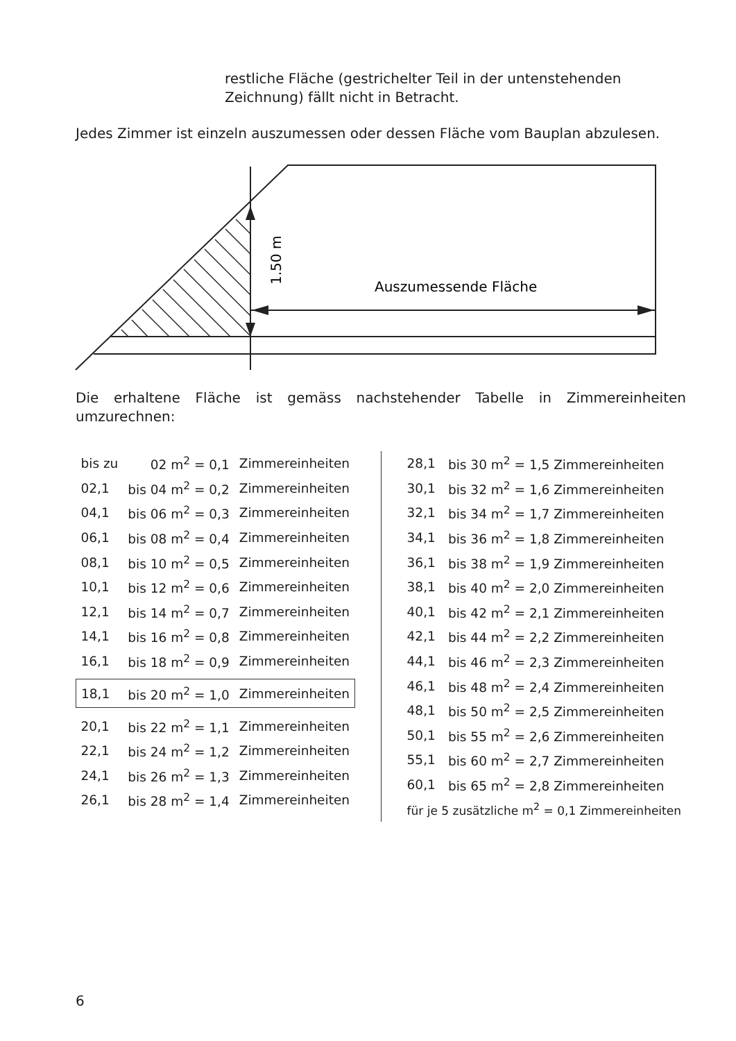restliche Fläche (gestrichelter Teil in der untenstehenden Zeichnung) fällt nicht in Betracht.
Jedes Zimmer ist einzeln auszumessen oder dessen Fläche vom Bauplan abzulesen.
1.50 m
Auszumessende Fläche
Die erhaltene Fläche ist gemäss nachstehender Tabelle in Zimmereinheiten umzurechnen:
| bis zu | 02 m<sup>2</sup> = 0,1 | Zimmereinheiten |
| 02,1 | bis 04 m<sup>2</sup> = 0,2 | Zimmereinheiten |
| 04,1 | bis 06 m<sup>2</sup> = 0,3 | Zimmereinheiten |
| 06,1 | bis 08 m<sup>2</sup> = 0,4 | Zimmereinheiten |
| 08,1 | bis 10 m<sup>2</sup> = 0,5 | Zimmereinheiten |
| 10,1 | bis 12 m<sup>2</sup> = 0,6 | Zimmereinheiten |
| 12,1 | bis 14 m<sup>2</sup> = 0,7 | Zimmereinheiten |
| 14,1 | bis 16 m<sup>2</sup> = 0,8 | Zimmereinheiten |
| 16,1 | bis 18 m<sup>2</sup> = 0,9 | Zimmereinheiten |
| 18,1 | bis 20 m<sup>2</sup> = 1,0 | Zimmereinheiten |
| 20,1 | bis 22 m<sup>2</sup> = 1,1 | Zimmereinheiten |
| 22,1 | bis 24 m<sup>2</sup> = 1,2 | Zimmereinheiten |
| 24,1 | bis 26 m<sup>2</sup> = 1,3 | Zimmereinheiten |
| 26,1 | bis 28 m<sup>2</sup> = 1,4 | Zimmereinheiten |
| 28,1 | bis 30 m<sup>2</sup> = 1,5 Zimmereinheiten |
| 30,1 | bis 32 m<sup>2</sup> = 1,6 Zimmereinheiten |
| 32,1 | bis 34 m<sup>2</sup> = 1,7 Zimmereinheiten |
| 34,1 | bis 36 m<sup>2</sup> = 1,8 Zimmereinheiten |
| 36,1 | bis 38 m<sup>2</sup> = 1,9 Zimmereinheiten |
| 38,1 | bis 40 m<sup>2</sup> = 2,0 Zimmereinheiten |
| 40,1 | bis 42 m<sup>2</sup> = 2,1 Zimmereinheiten |
| 42,1 | bis 44 m<sup>2</sup> = 2,2 Zimmereinheiten |
| 44,1 | bis 46 m<sup>2</sup> = 2,3 Zimmereinheiten |
| 46,1 | bis 48 m<sup>2</sup> = 2,4 Zimmereinheiten |
| 48,1 | bis 50 m<sup>2</sup> = 2,5 Zimmereinheiten |
| 50,1 | bis 55 m<sup>2</sup> = 2,6 Zimmereinheiten |
| 55,1 | bis 60 m<sup>2</sup> = 2,7 Zimmereinheiten |
| 60,1 | bis 65 m<sup>2</sup> = 2,8 Zimmereinheiten |
| für je 5 zusätzliche m<sup>2</sup> = 0,1 Zimmereinheiten | |
6